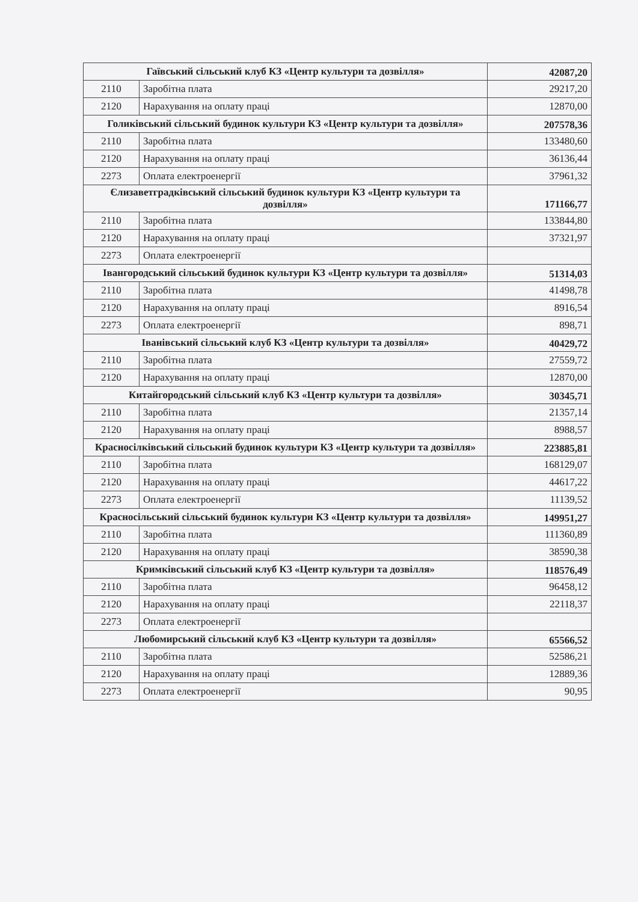| Гаївський сільський клуб КЗ «Центр культури та дозвілля» | | 42087,20 |
| 2110 | Заробітна плата | 29217,20 |
| 2120 | Нарахування на оплату праці | 12870,00 |
| Голиківський сільський будинок культури КЗ «Центр культури та дозвілля» | | 207578,36 |
| 2110 | Заробітна плата | 133480,60 |
| 2120 | Нарахування на оплату праці | 36136,44 |
| 2273 | Оплата електроенергії | 37961,32 |
| Єлизаветградківський сільський будинок культури КЗ «Центр культури та дозвілля» | | 171166,77 |
| 2110 | Заробітна плата | 133844,80 |
| 2120 | Нарахування на оплату праці | 37321,97 |
| 2273 | Оплата електроенергії | |
| Івангородський сільський будинок культури КЗ «Центр культури та дозвілля» | | 51314,03 |
| 2110 | Заробітна плата | 41498,78 |
| 2120 | Нарахування на оплату праці | 8916,54 |
| 2273 | Оплата електроенергії | 898,71 |
| Іванівський сільський клуб КЗ «Центр культури та дозвілля» | | 40429,72 |
| 2110 | Заробітна плата | 27559,72 |
| 2120 | Нарахування на оплату праці | 12870,00 |
| Китайгородський сільський клуб КЗ «Центр культури та дозвілля» | | 30345,71 |
| 2110 | Заробітна плата | 21357,14 |
| 2120 | Нарахування на оплату праці | 8988,57 |
| Красносілківський сільський будинок культури КЗ «Центр культури та дозвілля» | | 223885,81 |
| 2110 | Заробітна плата | 168129,07 |
| 2120 | Нарахування на оплату праці | 44617,22 |
| 2273 | Оплата електроенергії | 11139,52 |
| Красносільський сільський будинок культури КЗ «Центр культури та дозвілля» | | 149951,27 |
| 2110 | Заробітна плата | 111360,89 |
| 2120 | Нарахування на оплату праці | 38590,38 |
| Кримківський сільський клуб КЗ «Центр культури та дозвілля» | | 118576,49 |
| 2110 | Заробітна плата | 96458,12 |
| 2120 | Нарахування на оплату праці | 22118,37 |
| 2273 | Оплата електроенергії | |
| Любомирський сільський клуб КЗ «Центр культури та дозвілля» | | 65566,52 |
| 2110 | Заробітна плата | 52586,21 |
| 2120 | Нарахування на оплату праці | 12889,36 |
| 2273 | Оплата електроенергії | 90,95 |